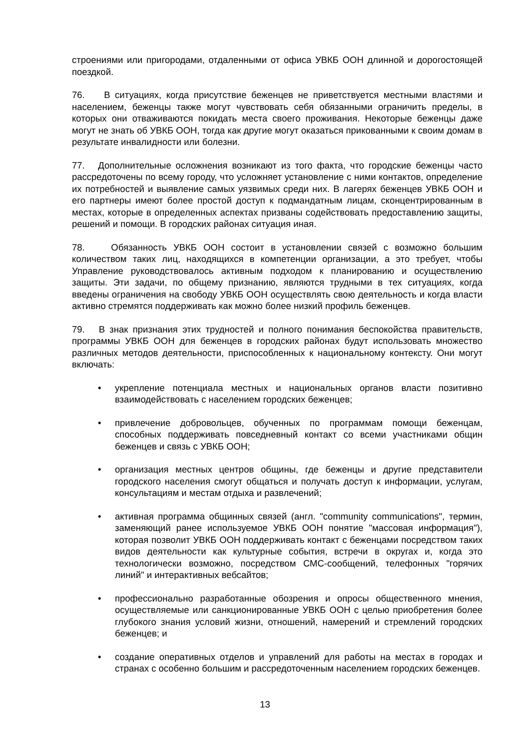строениями или пригородами, отдаленными от офиса УВКБ ООН длинной и дорогостоящей поездкой.
76. В ситуациях, когда присутствие беженцев не приветствуется местными властями и населением, беженцы также могут чувствовать себя обязанными ограничить пределы, в которых они отваживаются покидать места своего проживания. Некоторые беженцы даже могут не знать об УВКБ ООН, тогда как другие могут оказаться прикованными к своим домам в результате инвалидности или болезни.
77. Дополнительные осложнения возникают из того факта, что городские беженцы часто рассредоточены по всему городу, что усложняет установление с ними контактов, определение их потребностей и выявление самых уязвимых среди них. В лагерях беженцев УВКБ ООН и его партнеры имеют более простой доступ к подмандатным лицам, сконцентрированным в местах, которые в определенных аспектах призваны содействовать предоставлению защиты, решений и помощи. В городских районах ситуация иная.
78. Обязанность УВКБ ООН состоит в установлении связей с возможно большим количеством таких лиц, находящихся в компетенции организации, а это требует, чтобы Управление руководствовалось активным подходом к планированию и осуществлению защиты. Эти задачи, по общему признанию, являются трудными в тех ситуациях, когда введены ограничения на свободу УВКБ ООН осуществлять свою деятельность и когда власти активно стремятся поддерживать как можно более низкий профиль беженцев.
79. В знак признания этих трудностей и полного понимания беспокойства правительств, программы УВКБ ООН для беженцев в городских районах будут использовать множество различных методов деятельности, приспособленных к национальному контексту. Они могут включать:
• укрепление потенциала местных и национальных органов власти позитивно взаимодействовать с населением городских беженцев;
• привлечение добровольцев, обученных по программам помощи беженцам, способных поддерживать повседневный контакт со всеми участниками общин беженцев и связь с УВКБ ООН;
• организация местных центров общины, где беженцы и другие представители городского населения смогут общаться и получать доступ к информации, услугам, консультациям и местам отдыха и развлечений;
• активная программа общинных связей (англ. "community communications", термин, заменяющий ранее используемое УВКБ ООН понятие "массовая информация"), которая позволит УВКБ ООН поддерживать контакт с беженцами посредством таких видов деятельности как культурные события, встречи в округах и, когда это технологически возможно, посредством СМС-сообщений, телефонных "горячих линий" и интерактивных вебсайтов;
• профессионально разработанные обозрения и опросы общественного мнения, осуществляемые или санкционированные УВКБ ООН с целью приобретения более глубокого знания условий жизни, отношений, намерений и стремлений городских беженцев; и
• создание оперативных отделов и управлений для работы на местах в городах и странах с особенно большим и рассредоточенным населением городских беженцев.
13